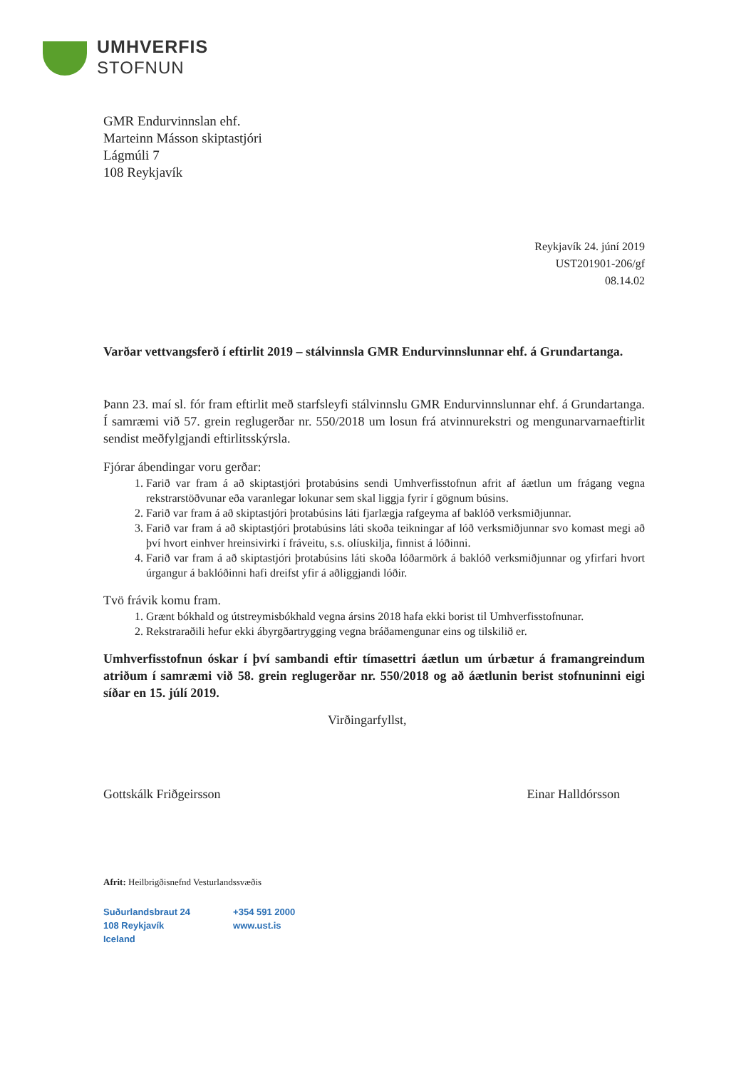UMHVERFIS
STOFNUN
GMR Endurvinnslan ehf.
Marteinn Másson skiptastjóri
Lágmúli 7
108 Reykjavík
Reykjavík 24. júní 2019
UST201901-206/gf
08.14.02
Varðar vettvangsferð í eftirlit 2019 – stálvinnsla GMR Endurvinnslunnar ehf. á Grundartanga.
Þann 23. maí sl. fór fram eftirlit með starfsleyfi stálvinnslu GMR Endurvinnslunnar ehf. á Grundartanga. Í samræmi við 57. grein reglugerðar nr. 550/2018 um losun frá atvinnurekstri og mengunarvarnaeftirlit sendist meðfylgjandi eftirlitsskýrsla.
Fjórar ábendingar voru gerðar:
1. Farið var fram á að skiptastjóri þrotabúsins sendi Umhverfisstofnun afrit af áætlun um frágang vegna rekstrarstöðvunar eða varanlegar lokunar sem skal liggja fyrir í gögnum búsins.
2. Farið var fram á að skiptastjóri þrotabúsins láti fjarlægja rafgeyma af baklóð verksmiðjunnar.
3. Farið var fram á að skiptastjóri þrotabúsins láti skoða teikningar af lóð verksmiðjunnar svo komast megi að því hvort einhver hreinsivirki í fráveitu, s.s. olíuskilja, finnist á lóðinni.
4. Farið var fram á að skiptastjóri þrotabúsins láti skoða lóðarmörk á baklóð verksmiðjunnar og yfirfari hvort úrgangur á baklóðinni hafi dreifst yfir á aðliggjandi lóðir.
Tvö frávik komu fram.
1. Grænt bókhald og útstreymisbókhald vegna ársins 2018 hafa ekki borist til Umhverfisstofnunar.
2. Rekstraraðili hefur ekki ábyrgðartrygging vegna bráðamengunar eins og tilskilið er.
Umhverfisstofnun óskar í því sambandi eftir tímasettri áætlun um úrbætur á framangreindum atriðum í samræmi við 58. grein reglugerðar nr. 550/2018 og að áætlunin berist stofnuninni eigi síðar en 15. júlí 2019.
Virðingarfyllst,
Gottskálk Friðgeirsson Einar Halldórsson
Afrit: Heilbrigðisnefnd Vesturlandssvæðis
Suðurlandsbraut 24
108 Reykjavík
Iceland
+354 591 2000
www.ust.is